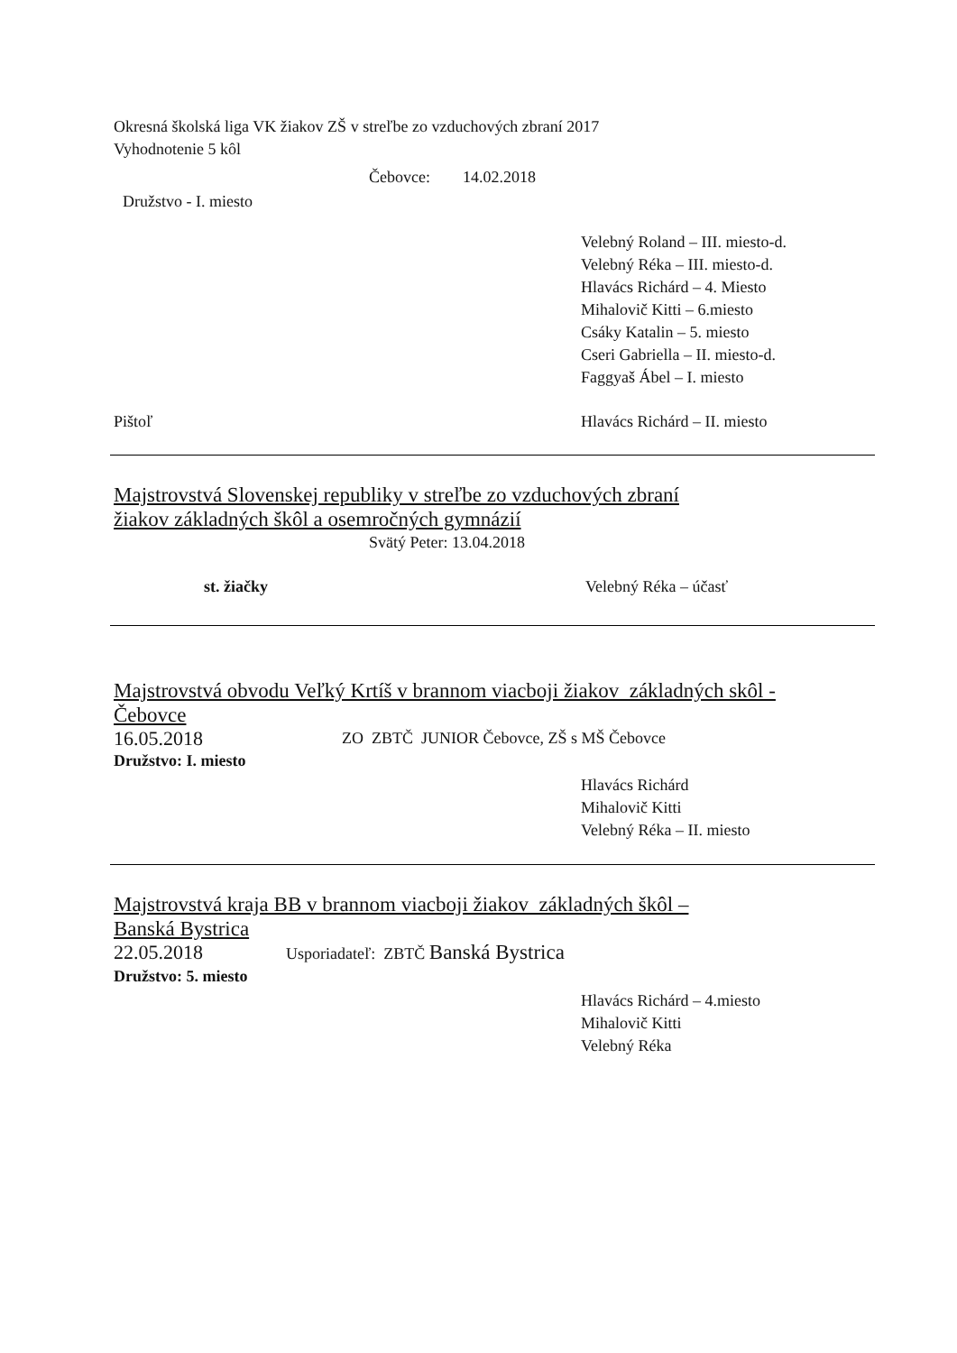Okresná školská liga VK žiakov ZŠ v streľbe zo vzduchových zbraní 2017
Vyhodnotenie 5 kôl
Čebovce: 14.02.2018
Družstvo - I. miesto
Velebný Roland – III. miesto-d.
Velebný Réka – III. miesto-d.
Hlavács Richárd – 4. Miesto
Mihalovič Kitti – 6.miesto
Csáky Katalin – 5. miesto
Cseri Gabriella – II. miesto-d.
Faggyaš Ábel – I. miesto
Pištoľ Hlavács Richárd – II. miesto
Majstrovstvá Slovenskej republiky v streľbe zo vzduchových zbraní
žiakov základných škôl a osemročných gymnázií
Svätý Peter: 13.04.2018
st. žiačky Velebný Réka – účasť
Majstrovstvá obvodu Veľký Krtíš v brannom viacboji žiakov základných skôl -
Čebovce
16.05.2018
ZO ZBTČ JUNIOR Čebovce, ZŠ s MŠ Čebovce
Družstvo: I. miesto
Hlavács Richárd
Mihalovič Kitti
Velebný Réka – II. miesto
Majstrovstvá kraja BB v brannom viacboji žiakov základných škôl –
Banská Bystrica
22.05.2018
Usporiadateľ: ZBTČ Banská Bystrica
Družstvo: 5. miesto
Hlavács Richárd – 4.miesto
Mihalovič Kitti
Velebný Réka